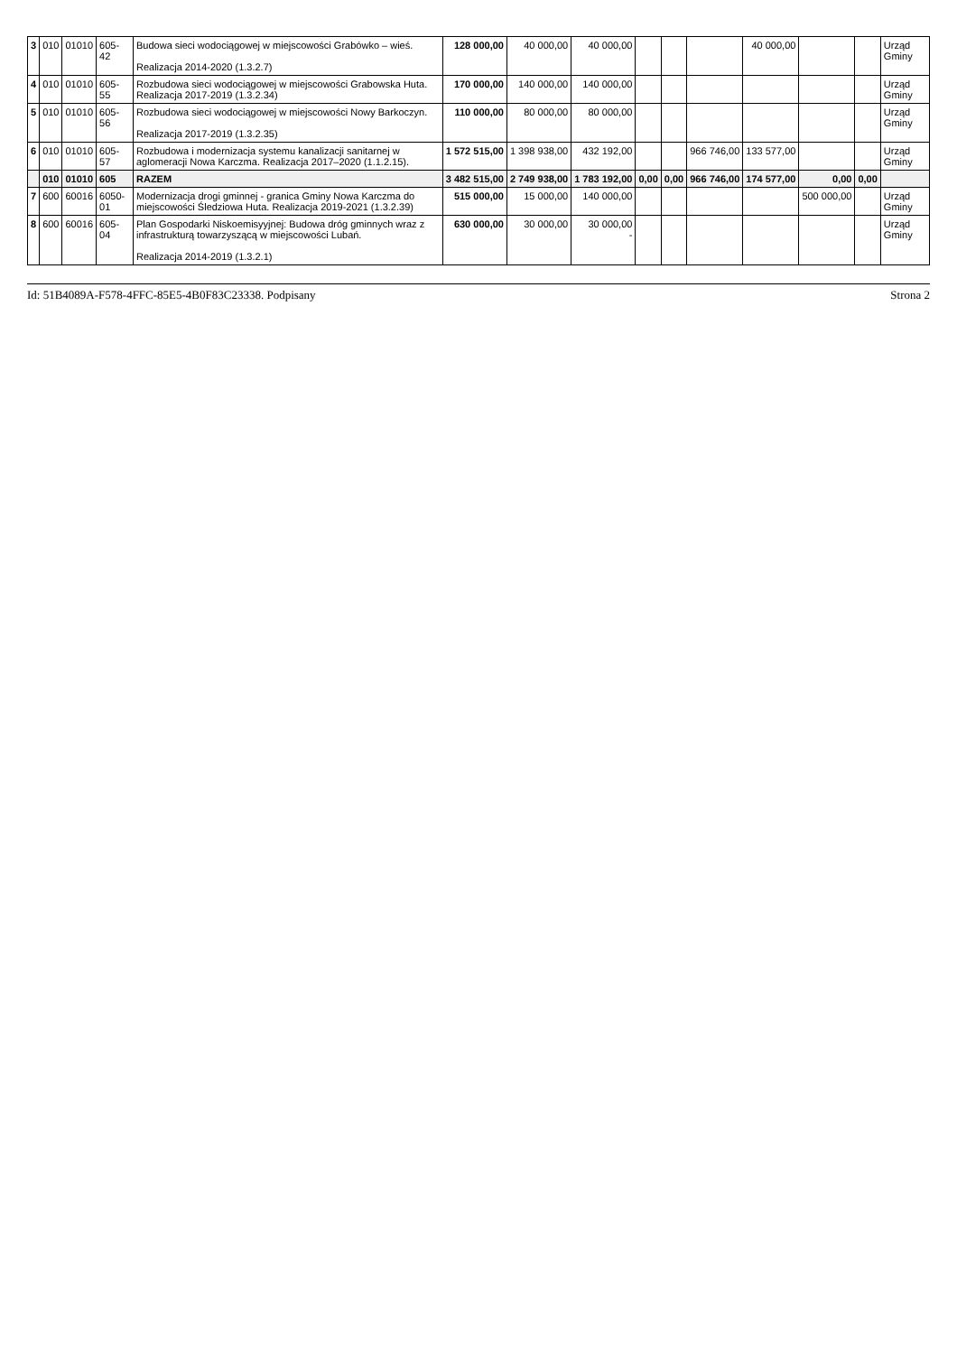| 3 | 010 | 01010 | 605-42 | Budowa sieci wodociągowej w miejscowości Grabówko – wieś. Realizacja 2014-2020 (1.3.2.7) | 128 000,00 | 40 000,00 | 40 000,00 | | | | 40 000,00 | | | Urząd Gminy |
| 4 | 010 | 01010 | 605-55 | Rozbudowa sieci wodociągowej w miejscowości Grabowska Huta. Realizacja 2017-2019 (1.3.2.34) | 170 000,00 | 140 000,00 | 140 000,00 | | | | | | | Urząd Gminy |
| 5 | 010 | 01010 | 605-56 | Rozbudowa sieci wodociągowej w miejscowości Nowy Barkoczyn. Realizacja 2017-2019 (1.3.2.35) | 110 000,00 | 80 000,00 | 80 000,00 | | | | | | | Urząd Gminy |
| 6 | 010 | 01010 | 605-57 | Rozbudowa i modernizacja systemu kanalizacji sanitarnej w aglomeracji Nowa Karczma. Realizacja 2017–2020 (1.1.2.15). | 1 572 515,00 | 1 398 938,00 | 432 192,00 | | | 966 746,00 | 133 577,00 | | | Urząd Gminy |
| | 010 | 01010 | 605 | RAZEM | 3 482 515,00 | 2 749 938,00 | 1 783 192,00 | 0,00 | 0,00 | 966 746,00 | 174 577,00 | 0,00 | 0,00 | |
| 7 | 600 | 60016 | 6050-01 | Modernizacja drogi gminnej - granica Gminy Nowa Karczma do miejscowości Śledziowa Huta. Realizacja 2019-2021 (1.3.2.39) | 515 000,00 | 15 000,00 | 140 000,00 | | | | | 500 000,00 | | Urząd Gminy |
| 8 | 600 | 60016 | 605-04 | Plan Gospodarki Niskoemisyyjnej: Budowa dróg gminnych wraz z infrastrukturą towarzyszącą w miejscowości Lubań. Realizacja 2014-2019 (1.3.2.1) | 630 000,00 | 30 000,00 | 30 000,00 - | | | | | | | Urząd Gminy |
Id: 51B4089A-F578-4FFC-85E5-4B0F83C23338. Podpisany Strona 2